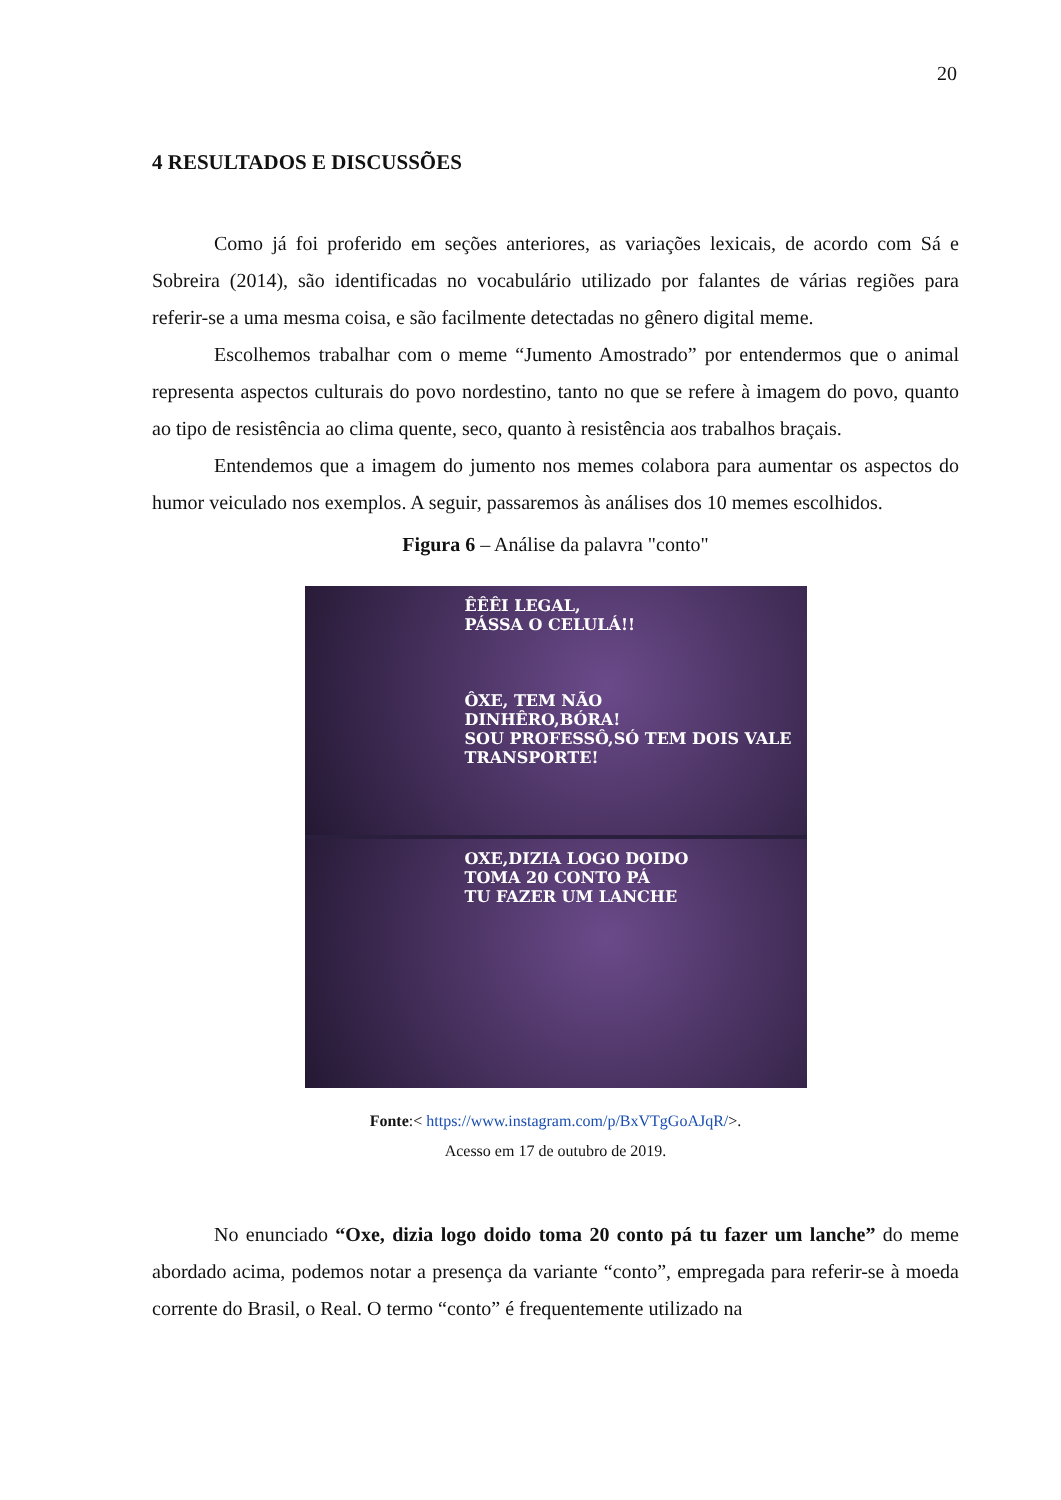20
4 RESULTADOS E DISCUSSÕES
Como já foi proferido em seções anteriores, as variações lexicais, de acordo com Sá e Sobreira (2014), são identificadas no vocabulário utilizado por falantes de várias regiões para referir-se a uma mesma coisa, e são facilmente detectadas no gênero digital meme.
Escolhemos trabalhar com o meme “Jumento Amostrado” por entendermos que o animal representa aspectos culturais do povo nordestino, tanto no que se refere à imagem do povo, quanto ao tipo de resistência ao clima quente, seco, quanto à resistência aos trabalhos braçais.
Entendemos que a imagem do jumento nos memes colabora para aumentar os aspectos do humor veiculado nos exemplos. A seguir, passaremos às análises dos 10 memes escolhidos.
Figura 6 – Análise da palavra "conto"
ÊÊÊI LEGAL,
PÁSSA O CELULÁ!!
ÔXE, TEM NÃO
DINHÊRO,BÓRA!
SOU PROFESSÔ,SÓ TEM DOIS VALE TRANSPORTE!
OXE,DIZIA LOGO DOIDO
TOMA 20 CONTO PÁ
TU FAZER UM LANCHE
Fonte:< https://www.instagram.com/p/BxVTgGoAJqR/>.
Acesso em 17 de outubro de 2019.
No enunciado “Oxe, dizia logo doido toma 20 conto pá tu fazer um lanche” do meme abordado acima, podemos notar a presença da variante “conto”, empregada para referir-se à moeda corrente do Brasil, o Real. O termo “conto” é frequentemente utilizado na